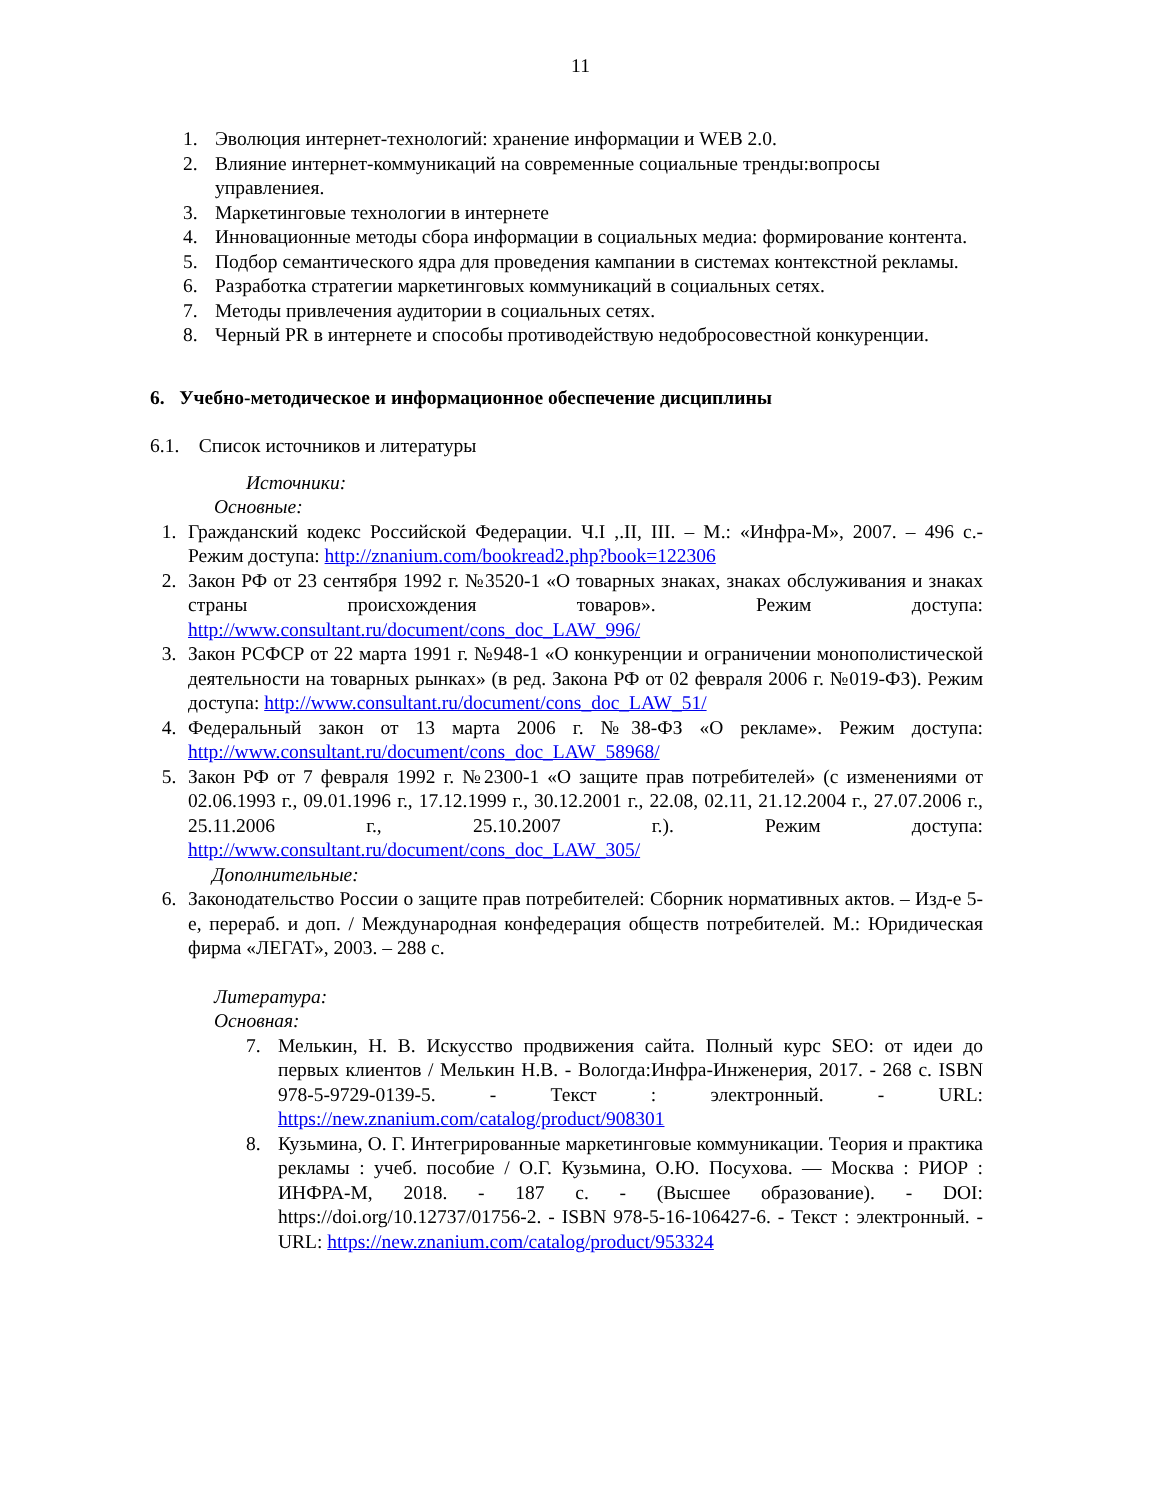11
1. Эволюция интернет-технологий: хранение информации и WEB 2.0.
2. Влияние интернет-коммуникаций на современные социальные тренды:вопросы управлениея.
3. Маркетинговые технологии в интернете
4. Инновационные методы сбора информации в социальных медиа: формирование контента.
5. Подбор семантического ядра для проведения кампании в системах контекстной рекламы.
6. Разработка стратегии маркетинговых коммуникаций в социальных сетях.
7. Методы привлечения аудитории в социальных сетях.
8. Черный PR в интернете и способы противодействую недобросовестной конкуренции.
6. Учебно-методическое и информационное обеспечение дисциплины
6.1. Список источников и литературы
Источники:
Основные:
1. Гражданский кодекс Российской Федерации. Ч.I ,.II, III. – М.: «Инфра-М», 2007. – 496 с.-Режим доступа: http://znanium.com/bookread2.php?book=122306
2. Закон РФ от 23 сентября 1992 г. №3520-1 «О товарных знаках, знаках обслуживания и знаках страны происхождения товаров». Режим доступа: http://www.consultant.ru/document/cons_doc_LAW_996/
3. Закон РСФСР от 22 марта 1991 г. №948-1 «О конкуренции и ограничении монополистической деятельности на товарных рынках» (в ред. Закона РФ от 02 февраля 2006 г. №019-ФЗ). Режим доступа: http://www.consultant.ru/document/cons_doc_LAW_51/
4. Федеральный закон от 13 марта 2006 г. №38-ФЗ «О рекламе». Режим доступа: http://www.consultant.ru/document/cons_doc_LAW_58968/
5. Закон РФ от 7 февраля 1992 г. №2300-1 «О защите прав потребителей» (с изменениями от 02.06.1993 г., 09.01.1996 г., 17.12.1999 г., 30.12.2001 г., 22.08, 02.11, 21.12.2004 г., 27.07.2006 г., 25.11.2006 г., 25.10.2007 г.). Режим доступа: http://www.consultant.ru/document/cons_doc_LAW_305/
Дополнительные:
6. Законодательство России о защите прав потребителей: Сборник нормативных актов. – Изд-е 5-е, перераб. и доп. / Международная конфедерация обществ потребителей. М.: Юридическая фирма «ЛЕГАТ», 2003. – 288 с.
Литература:
Основная:
7. Мелькин, Н. В. Искусство продвижения сайта. Полный курс SEO: от идеи до первых клиентов / Мелькин Н.В. - Вологда:Инфра-Инженерия, 2017. - 268 с. ISBN 978-5-9729-0139-5. - Текст : электронный. - URL: https://new.znanium.com/catalog/product/908301
8. Кузьмина, О. Г. Интегрированные маркетинговые коммуникации. Теория и практика рекламы : учеб. пособие / О.Г. Кузьмина, О.Ю. Посухова. — Москва : РИОР : ИНФРА-М, 2018. - 187 с. - (Высшее образование). - DOI: https://doi.org/10.12737/01756-2. - ISBN 978-5-16-106427-6. - Текст : электронный. - URL: https://new.znanium.com/catalog/product/953324